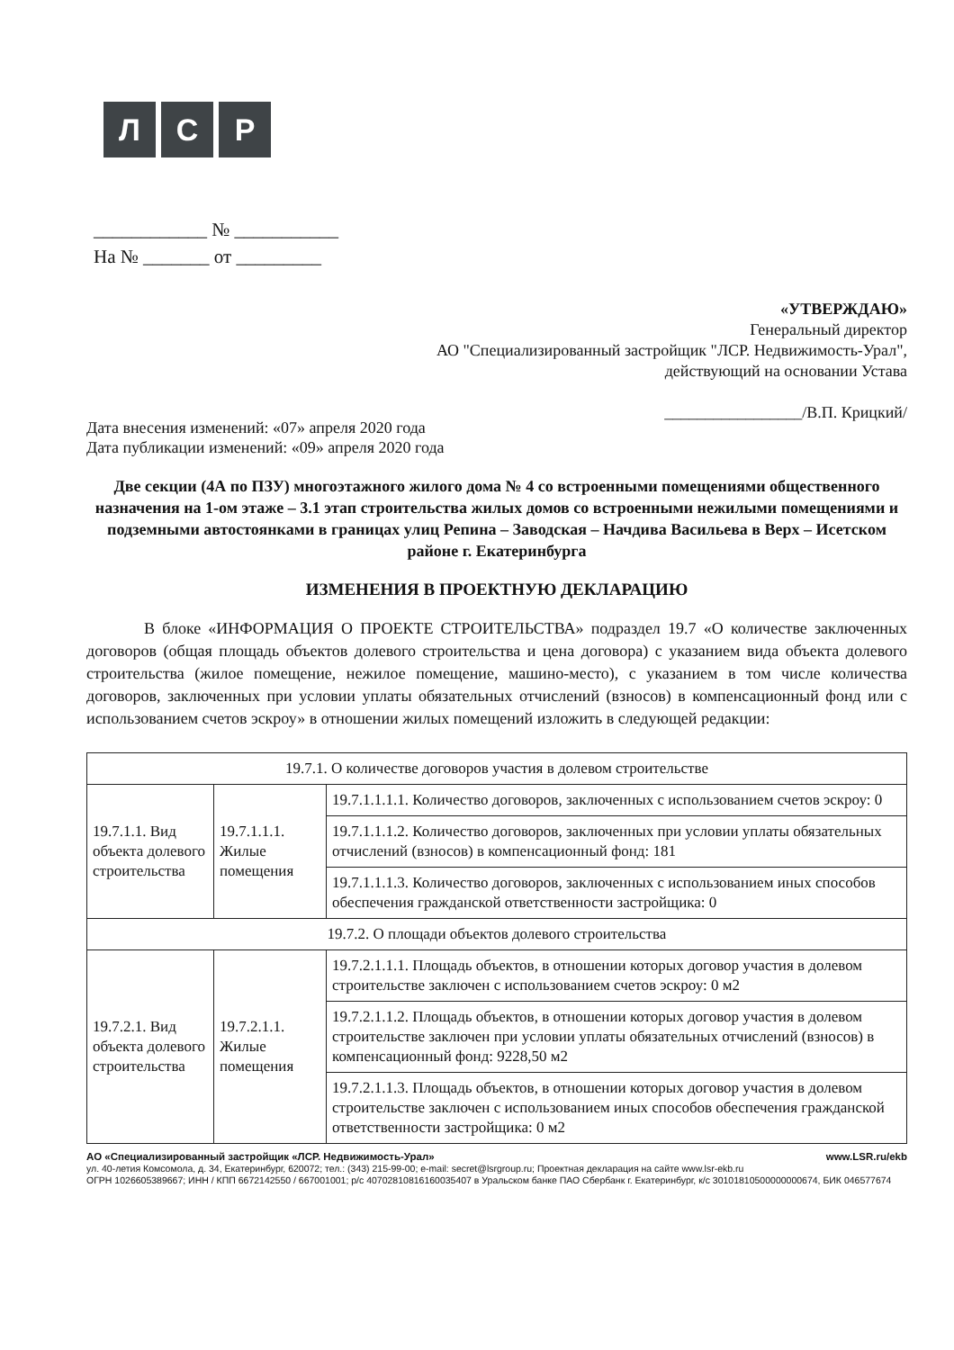Л С Р
____________ № ___________
На № _______ от _________
«УТВЕРЖДАЮ»
Генеральный директор
АО "Специализированный застройщик "ЛСР. Недвижимость-Урал",
действующий на основании Устава
_________________/В.П. Крицкий/
Дата внесения изменений: «07» апреля 2020 года
Дата публикации изменений: «09» апреля 2020 года
Две секции (4А по ПЗУ) многоэтажного жилого дома № 4 со встроенными помещениями общественного назначения на 1-ом этаже – 3.1 этап строительства жилых домов со встроенными нежилыми помещениями и подземными автостоянками в границах улиц Репина – Заводская – Начдива Васильева в Верх – Исетском районе г. Екатеринбурга
ИЗМЕНЕНИЯ В ПРОЕКТНУЮ ДЕКЛАРАЦИЮ
В блоке «ИНФОРМАЦИЯ О ПРОЕКТЕ СТРОИТЕЛЬСТВА» подраздел 19.7 «О количестве заключенных договоров (общая площадь объектов долевого строительства и цена договора) с указанием вида объекта долевого строительства (жилое помещение, нежилое помещение, машино-место), с указанием в том числе количества договоров, заключенных при условии уплаты обязательных отчислений (взносов) в компенсационный фонд или с использованием счетов эскроу» в отношении жилых помещений изложить в следующей редакции:
| 19.7.1. О количестве договоров участия в долевом строительстве | | |
| 19.7.1.1. Вид объекта долевого строительства | 19.7.1.1.1. Жилые помещения | 19.7.1.1.1.1. Количество договоров, заключенных с использованием счетов эскроу: 0 |
| | | 19.7.1.1.1.2. Количество договоров, заключенных при условии уплаты обязательных отчислений (взносов) в компенсационный фонд: 181 |
| | | 19.7.1.1.1.3. Количество договоров, заключенных с использованием иных способов обеспечения гражданской ответственности застройщика: 0 |
| 19.7.2. О площади объектов долевого строительства | | |
| 19.7.2.1. Вид объекта долевого строительства | 19.7.2.1.1. Жилые помещения | 19.7.2.1.1.1. Площадь объектов, в отношении которых договор участия в долевом строительстве заключен с использованием счетов эскроу: 0 м2 |
| | | 19.7.2.1.1.2. Площадь объектов, в отношении которых договор участия в долевом строительстве заключен при условии уплаты обязательных отчислений (взносов) в компенсационный фонд: 9228,50 м2 |
| | | 19.7.2.1.1.3. Площадь объектов, в отношении которых договор участия в долевом строительстве заключен с использованием иных способов обеспечения гражданской ответственности застройщика: 0 м2 |
АО «Специализированный застройщик «ЛСР. Недвижимость-Урал» www.LSR.ru/ekb
ул. 40-летия Комсомола, д. 34, Екатеринбург, 620072; тел.: (343) 215-99-00; e-mail: secret@lsrgroup.ru; Проектная декларация на сайте www.lsr-ekb.ru
ОГРН 1026605389667; ИНН / КПП 6672142550 / 667001001; р/с 40702810816160035407 в Уральском банке ПАО Сбербанк г. Екатеринбург, к/с 30101810500000000674, БИК 046577674